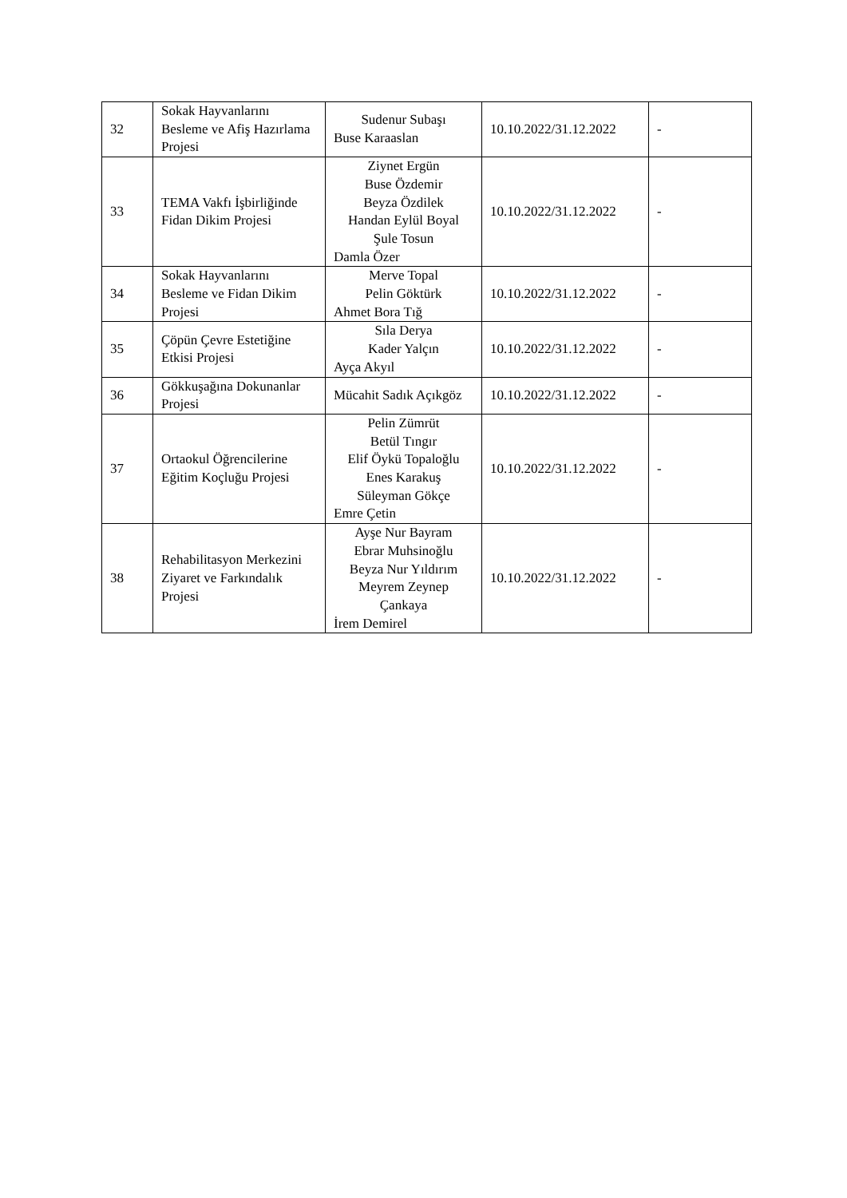| 32 | Sokak Hayvanlarını Besleme ve Afiş Hazırlama Projesi | Sudenur Subaşı Buse Karaaslan | 10.10.2022/31.12.2022 | - |
| 33 | TEMA Vakfı İşbirliğinde Fidan Dikim Projesi | Ziynet Ergün Buse Özdemir Beyza Özdilek Handan Eylül Boyal Şule Tosun Damla Özer | 10.10.2022/31.12.2022 | - |
| 34 | Sokak Hayvanlarını Besleme ve Fidan Dikim Projesi | Merve Topal Pelin Göktürk Ahmet Bora Tığ | 10.10.2022/31.12.2022 | - |
| 35 | Çöpün Çevre Estetiğine Etkisi Projesi | Sıla Derya Kader Yalçın Ayça Akyıl | 10.10.2022/31.12.2022 | - |
| 36 | Gökkuşağına Dokunanlar Projesi | Mücahit Sadık Açıkgöz | 10.10.2022/31.12.2022 | - |
| 37 | Ortaokul Öğrencilerine Eğitim Koçluğu Projesi | Pelin Zümrüt Betül Tıngır Elif Öykü Topaloğlu Enes Karakuş Süleyman Gökçe Emre Çetin | 10.10.2022/31.12.2022 | - |
| 38 | Rehabilitasyon Merkezini Ziyaret ve Farkındalık Projesi | Ayşe Nur Bayram Ebrar Muhsinoğlu Beyza Nur Yıldırım Meyrem Zeynep Çankaya İrem Demirel | 10.10.2022/31.12.2022 | - |